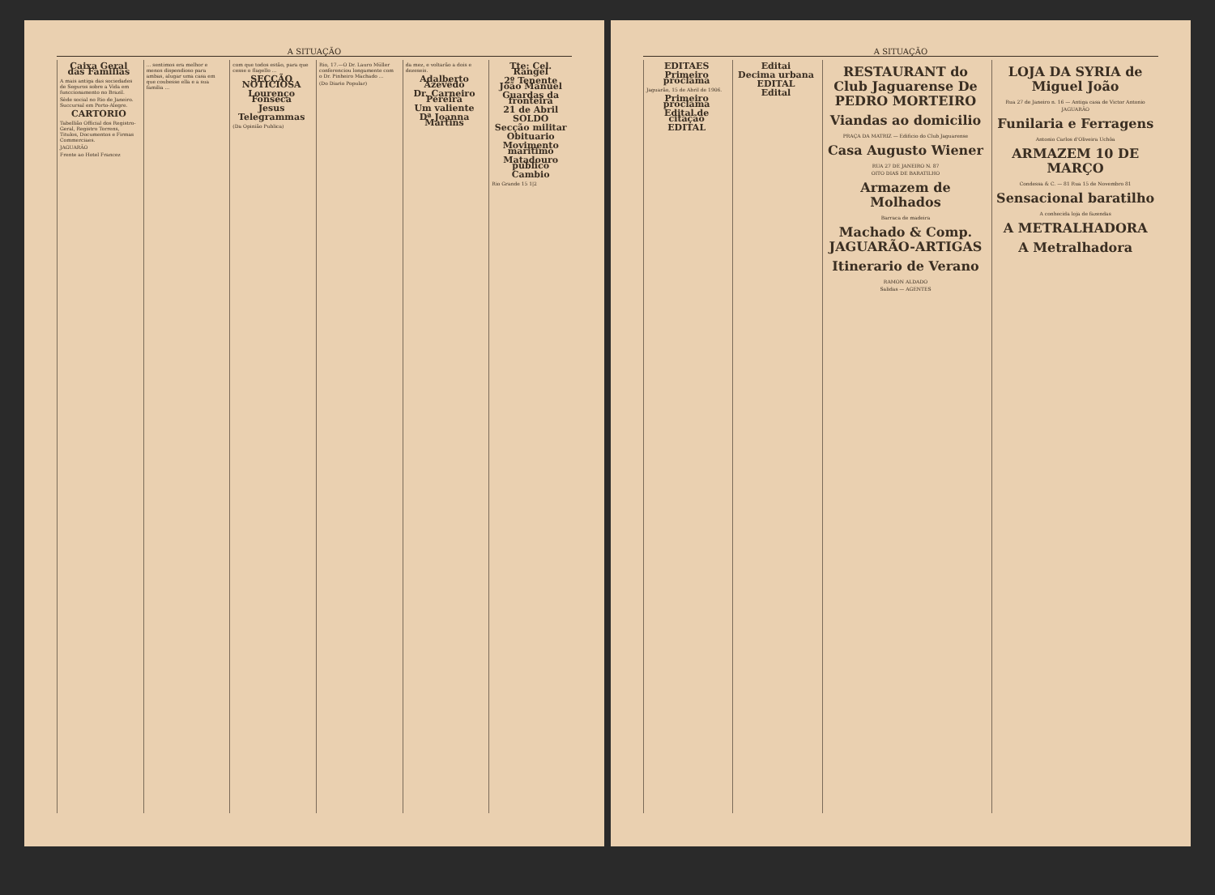A SITUAÇÃO
Caixa Geral das Familias
A mais antiga das sociedades de Seguros sobre a Vida em funccionamento no Brazil.
Sède social no Rio de Janeiro. Succursal em Porto-Alegre.
CARTORIO
Tabellião Official dos Registro-Geral, Registro Torrens, Titulos, Documentos e Firmas Commerciaes.
JAGUARÃO
Frente ao Hotel Francez
... sentimos era melhor e menos dispendioso para ambas, alugar uma casa em que coubesse ella e a sua familia ...
com que todos estão, para que cesse o flagello ...
SECÇÃO NOTICIOSA
Lourenço Fonseca
Jesus
Telegrammas
(Da Opinião Publica)
Rio, 17.—O Dr. Lauro Müller conferenciou longamente com o Dr. Pinheiro Machado ...
(Do Diario Popular)
da mez, e voltarão a dois e dezeseis.
Adalberto Azevêdo
Dr. Carneiro Pereira
Um valiente
Dª Joanna Martins
Tte: Cel. Rangel
2º Tenente João Manuel
Guardas da fronteira
21 de Abril
SOLDO
Secção militar
Obituario
Movimento maritimo
Matadouro publico
Cambio
Rio Grande 15 1|2
A SITUAÇÃO
EDITAES
Primeiro proclama
Jaguarão, 15 de Abril de 1906.
Primeiro proclama
Edital de citação
EDITAL
Editai
Decima urbana
EDITAL
Edital
RESTAURANT do Club Jaguarense De PEDRO MORTEIRO
Viandas ao domicilio
PRAÇA DA MATRIZ — Edificio do Club Jaguarense
Casa Augusto Wiener
RUA 27 DE JANEIRO N. 87
OITO DIAS DE BARATILHO
Armazem de Molhados
Barraca de madeira
Machado & Comp. JAGUARÃO-ARTIGAS
Itinerario de Verano
RAMON ALDADO
Salidas — AGENTES
LOJA DA SYRIA de Miguel João
Rua 27 de Janeiro n. 16 — Antiga casa de Victor Antonio
JAGUARÃO
Funilaria e Ferragens
Antonio Carlos d'Oliveira Uchôa
ARMAZEM 10 DE MARÇO
Condessa & C. — 81 Rua 15 de Novembro 81
Sensacional baratilho
A conhecida loja de fazendas
A METRALHADORA
A Metralhadora